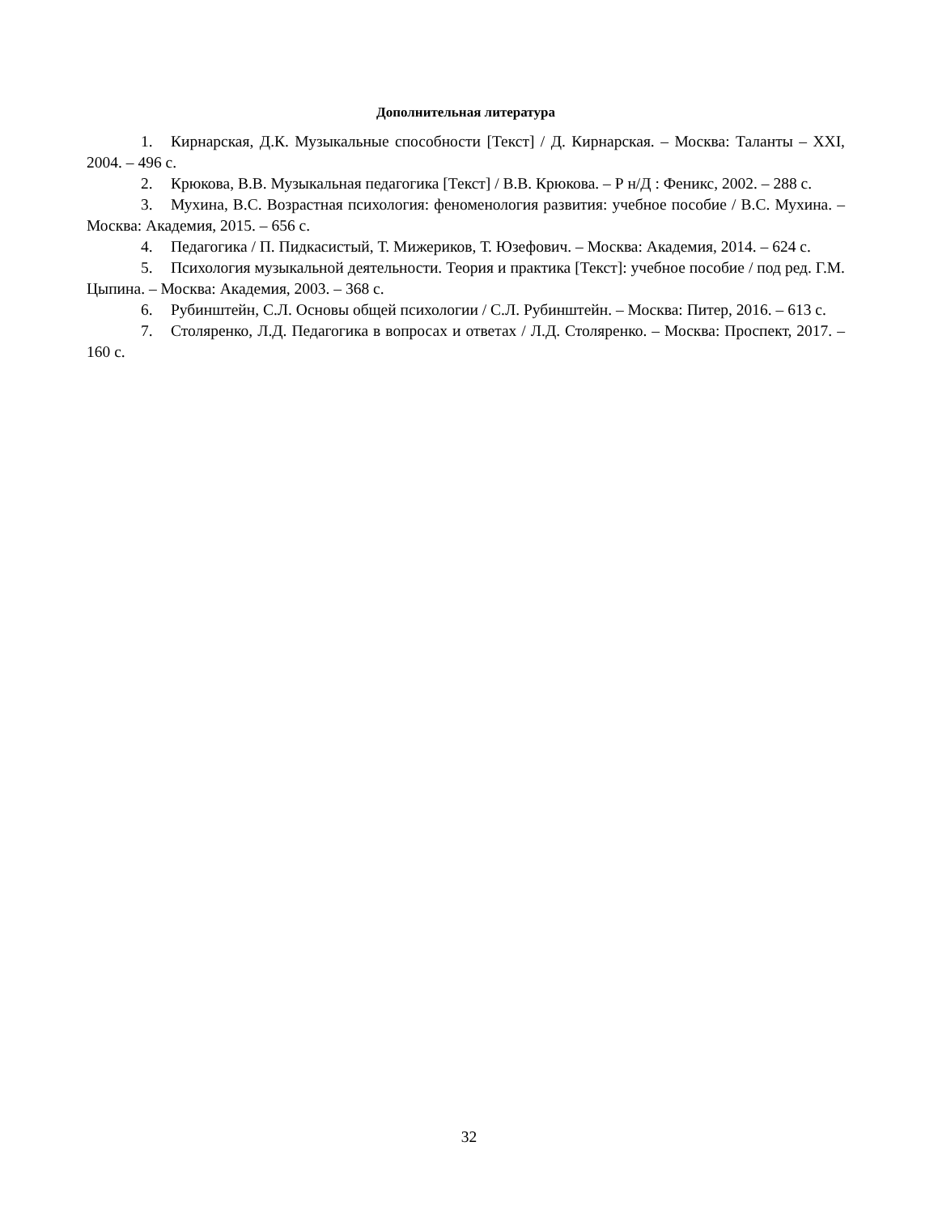Дополнительная литература
1. Кирнарская, Д.К. Музыкальные способности [Текст] / Д. Кирнарская. – Москва: Таланты – XXI, 2004. – 496 с.
2. Крюкова, В.В. Музыкальная педагогика [Текст] / В.В. Крюкова. – Р н/Д : Феникс, 2002. – 288 с.
3. Мухина, В.С. Возрастная психология: феноменология развития: учебное пособие / В.С. Мухина. – Москва: Академия, 2015. – 656 с.
4. Педагогика / П. Пидкасистый, Т. Мижериков, Т. Юзефович. – Москва: Академия, 2014. – 624 с.
5. Психология музыкальной деятельности. Теория и практика [Текст]: учебное пособие / под ред. Г.М. Цыпина. – Москва: Академия, 2003. – 368 с.
6. Рубинштейн, С.Л. Основы общей психологии / С.Л. Рубинштейн. – Москва: Питер, 2016. – 613 с.
7. Столяренко, Л.Д. Педагогика в вопросах и ответах / Л.Д. Столяренко. – Москва: Проспект, 2017. – 160 с.
32